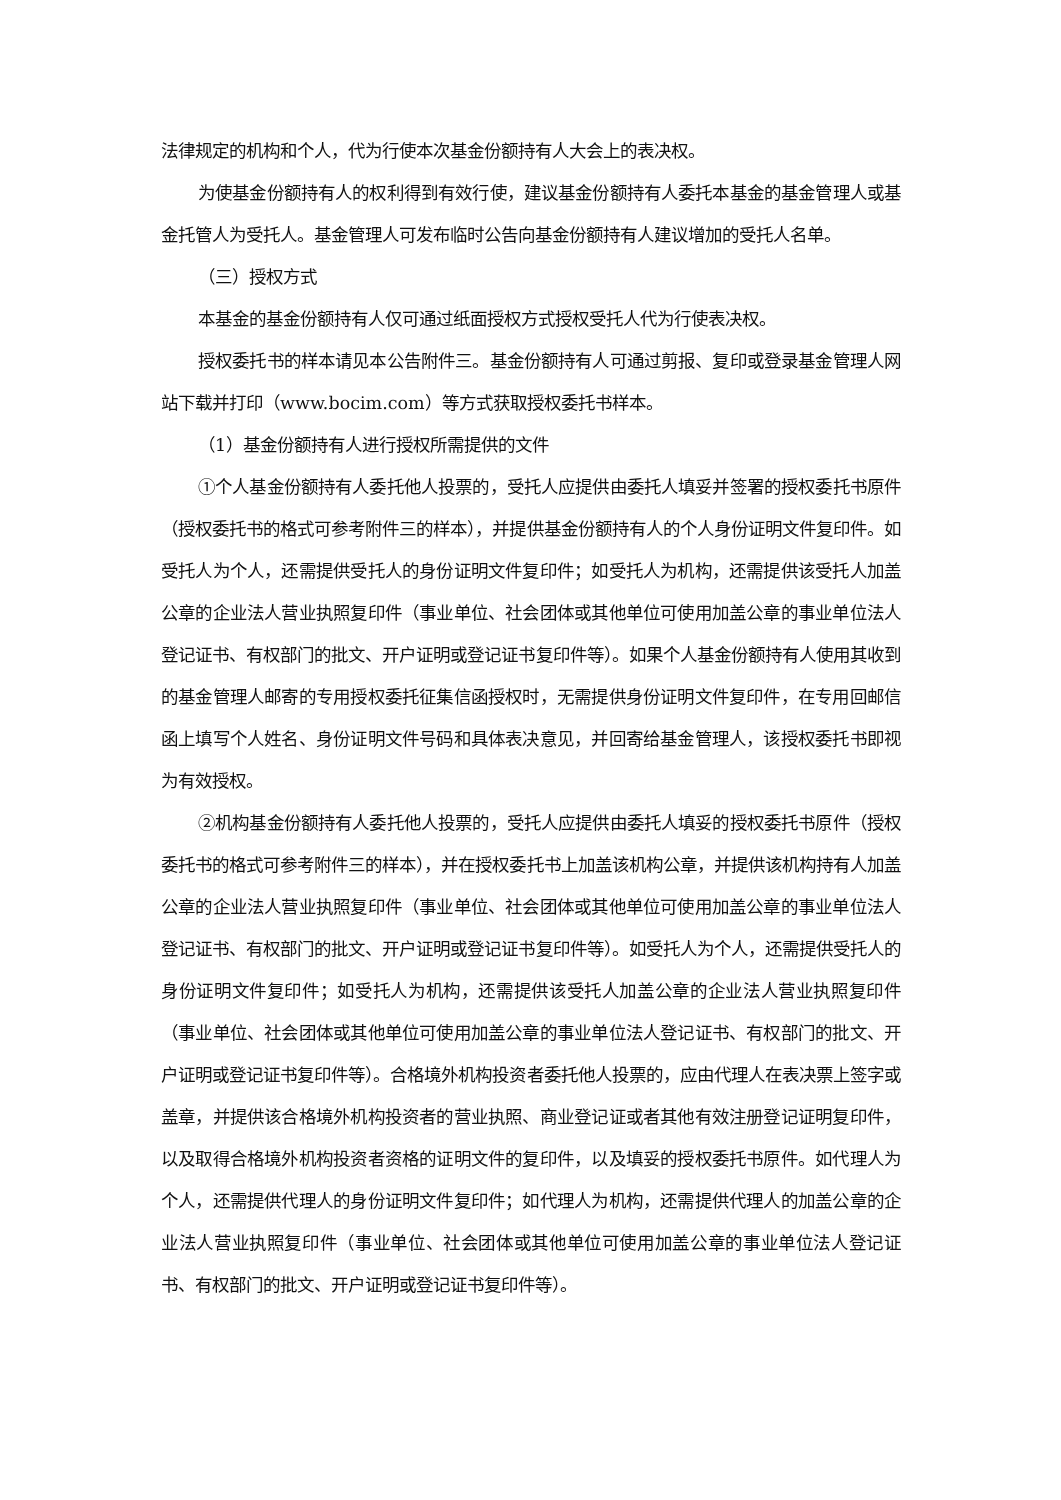法律规定的机构和个人，代为行使本次基金份额持有人大会上的表决权。
为使基金份额持有人的权利得到有效行使，建议基金份额持有人委托本基金的基金管理人或基金托管人为受托人。基金管理人可发布临时公告向基金份额持有人建议增加的受托人名单。
（三）授权方式
本基金的基金份额持有人仅可通过纸面授权方式授权受托人代为行使表决权。
授权委托书的样本请见本公告附件三。基金份额持有人可通过剪报、复印或登录基金管理人网站下载并打印（www.bocim.com）等方式获取授权委托书样本。
（1）基金份额持有人进行授权所需提供的文件
①个人基金份额持有人委托他人投票的，受托人应提供由委托人填妥并签署的授权委托书原件（授权委托书的格式可参考附件三的样本），并提供基金份额持有人的个人身份证明文件复印件。如受托人为个人，还需提供受托人的身份证明文件复印件；如受托人为机构，还需提供该受托人加盖公章的企业法人营业执照复印件（事业单位、社会团体或其他单位可使用加盖公章的事业单位法人登记证书、有权部门的批文、开户证明或登记证书复印件等）。如果个人基金份额持有人使用其收到的基金管理人邮寄的专用授权委托征集信函授权时，无需提供身份证明文件复印件，在专用回邮信函上填写个人姓名、身份证明文件号码和具体表决意见，并回寄给基金管理人，该授权委托书即视为有效授权。
②机构基金份额持有人委托他人投票的，受托人应提供由委托人填妥的授权委托书原件（授权委托书的格式可参考附件三的样本），并在授权委托书上加盖该机构公章，并提供该机构持有人加盖公章的企业法人营业执照复印件（事业单位、社会团体或其他单位可使用加盖公章的事业单位法人登记证书、有权部门的批文、开户证明或登记证书复印件等）。如受托人为个人，还需提供受托人的身份证明文件复印件；如受托人为机构，还需提供该受托人加盖公章的企业法人营业执照复印件（事业单位、社会团体或其他单位可使用加盖公章的事业单位法人登记证书、有权部门的批文、开户证明或登记证书复印件等）。合格境外机构投资者委托他人投票的，应由代理人在表决票上签字或盖章，并提供该合格境外机构投资者的营业执照、商业登记证或者其他有效注册登记证明复印件，以及取得合格境外机构投资者资格的证明文件的复印件，以及填妥的授权委托书原件。如代理人为个人，还需提供代理人的身份证明文件复印件；如代理人为机构，还需提供代理人的加盖公章的企业法人营业执照复印件（事业单位、社会团体或其他单位可使用加盖公章的事业单位法人登记证书、有权部门的批文、开户证明或登记证书复印件等）。